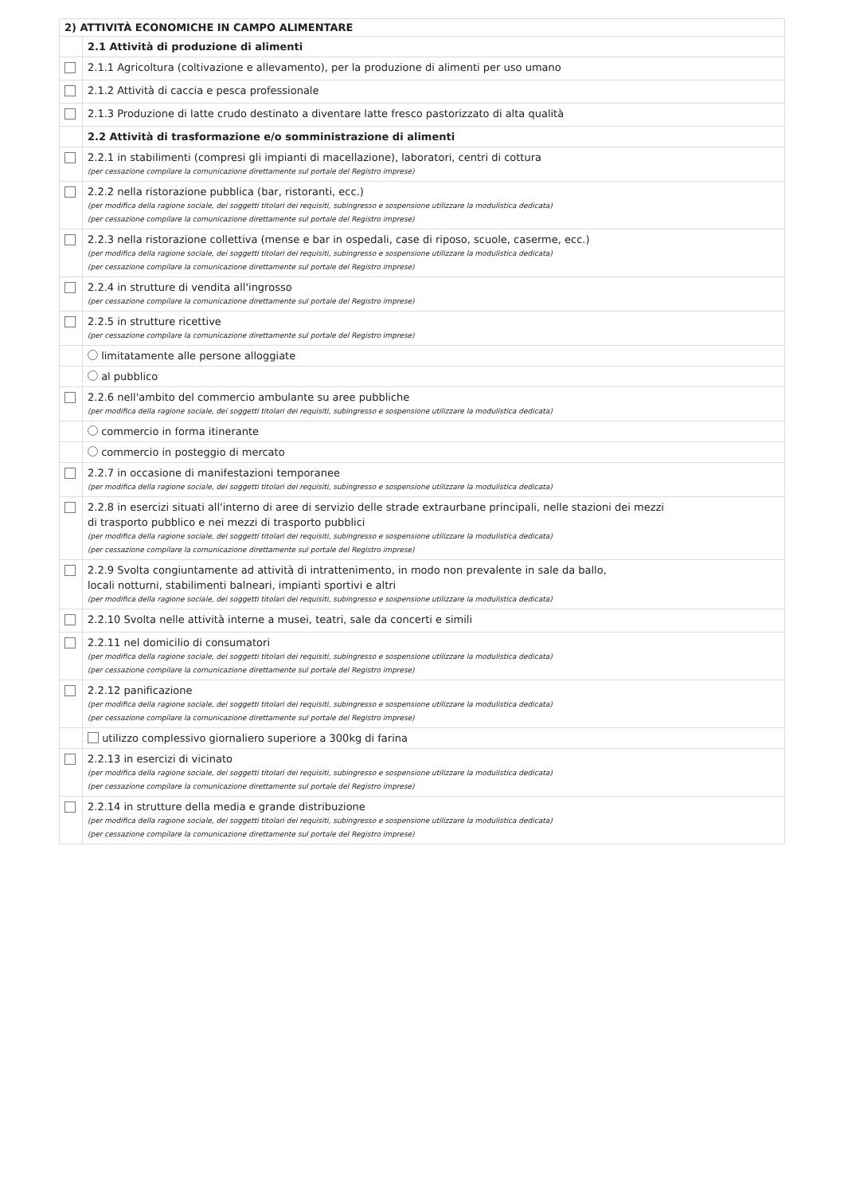| 2) ATTIVITÀ ECONOMICHE IN CAMPO ALIMENTARE | |
| --- | --- |
| | 2.1 Attività di produzione di alimenti |
| | 2.1.1 Agricoltura (coltivazione e allevamento), per la produzione di alimenti per uso umano |
| | 2.1.2 Attività di caccia e pesca professionale |
| | 2.1.3 Produzione di latte crudo destinato a diventare latte fresco pastorizzato di alta qualità |
| | 2.2 Attività di trasformazione e/o somministrazione di alimenti |
| | 2.2.1 in stabilimenti (compresi gli impianti di macellazione), laboratori, centri di cottura (per cessazione compilare la comunicazione direttamente sul portale del Registro imprese) |
| | 2.2.2 nella ristorazione pubblica (bar, ristoranti, ecc.) (per modifica della ragione sociale, dei soggetti titolari dei requisiti, subingresso e sospensione utilizzare la modulistica dedicata) (per cessazione compilare la comunicazione direttamente sul portale del Registro imprese) |
| | 2.2.3 nella ristorazione collettiva (mense e bar in ospedali, case di riposo, scuole, caserme, ecc.) (per modifica della ragione sociale, dei soggetti titolari dei requisiti, subingresso e sospensione utilizzare la modulistica dedicata) (per cessazione compilare la comunicazione direttamente sul portale del Registro imprese) |
| | 2.2.4 in strutture di vendita all'ingrosso (per cessazione compilare la comunicazione direttamente sul portale del Registro imprese) |
| | 2.2.5 in strutture ricettive (per cessazione compilare la comunicazione direttamente sul portale del Registro imprese) |
| | limitatamente alle persone alloggiate |
| | al pubblico |
| | 2.2.6 nell'ambito del commercio ambulante su aree pubbliche (per modifica della ragione sociale, dei soggetti titolari dei requisiti, subingresso e sospensione utilizzare la modulistica dedicata) |
| | commercio in forma itinerante |
| | commercio in posteggio di mercato |
| | 2.2.7 in occasione di manifestazioni temporanee (per modifica della ragione sociale, dei soggetti titolari dei requisiti, subingresso e sospensione utilizzare la modulistica dedicata) |
| | 2.2.8 in esercizi situati all'interno di aree di servizio delle strade extraurbane principali, nelle stazioni dei mezzi di trasporto pubblico e nei mezzi di trasporto pubblici (per modifica della ragione sociale, dei soggetti titolari dei requisiti, subingresso e sospensione utilizzare la modulistica dedicata) (per cessazione compilare la comunicazione direttamente sul portale del Registro imprese) |
| | 2.2.9 Svolta congiuntamente ad attività di intrattenimento, in modo non prevalente in sale da ballo, locali notturni, stabilimenti balneari, impianti sportivi e altri (per modifica della ragione sociale, dei soggetti titolari dei requisiti, subingresso e sospensione utilizzare la modulistica dedicata) |
| | 2.2.10 Svolta nelle attività interne a musei, teatri, sale da concerti e simili |
| | 2.2.11 nel domicilio di consumatori (per modifica della ragione sociale, dei soggetti titolari dei requisiti, subingresso e sospensione utilizzare la modulistica dedicata) (per cessazione compilare la comunicazione direttamente sul portale del Registro imprese) |
| | 2.2.12 panificazione (per modifica della ragione sociale, dei soggetti titolari dei requisiti, subingresso e sospensione utilizzare la modulistica dedicata) (per cessazione compilare la comunicazione direttamente sul portale del Registro imprese) |
| | utilizzo complessivo giornaliero superiore a 300kg di farina |
| | 2.2.13 in esercizi di vicinato (per modifica della ragione sociale, dei soggetti titolari dei requisiti, subingresso e sospensione utilizzare la modulistica dedicata) (per cessazione compilare la comunicazione direttamente sul portale del Registro imprese) |
| | 2.2.14 in strutture della media e grande distribuzione (per modifica della ragione sociale, dei soggetti titolari dei requisiti, subingresso e sospensione utilizzare la modulistica dedicata) (per cessazione compilare la comunicazione direttamente sul portale del Registro imprese) |